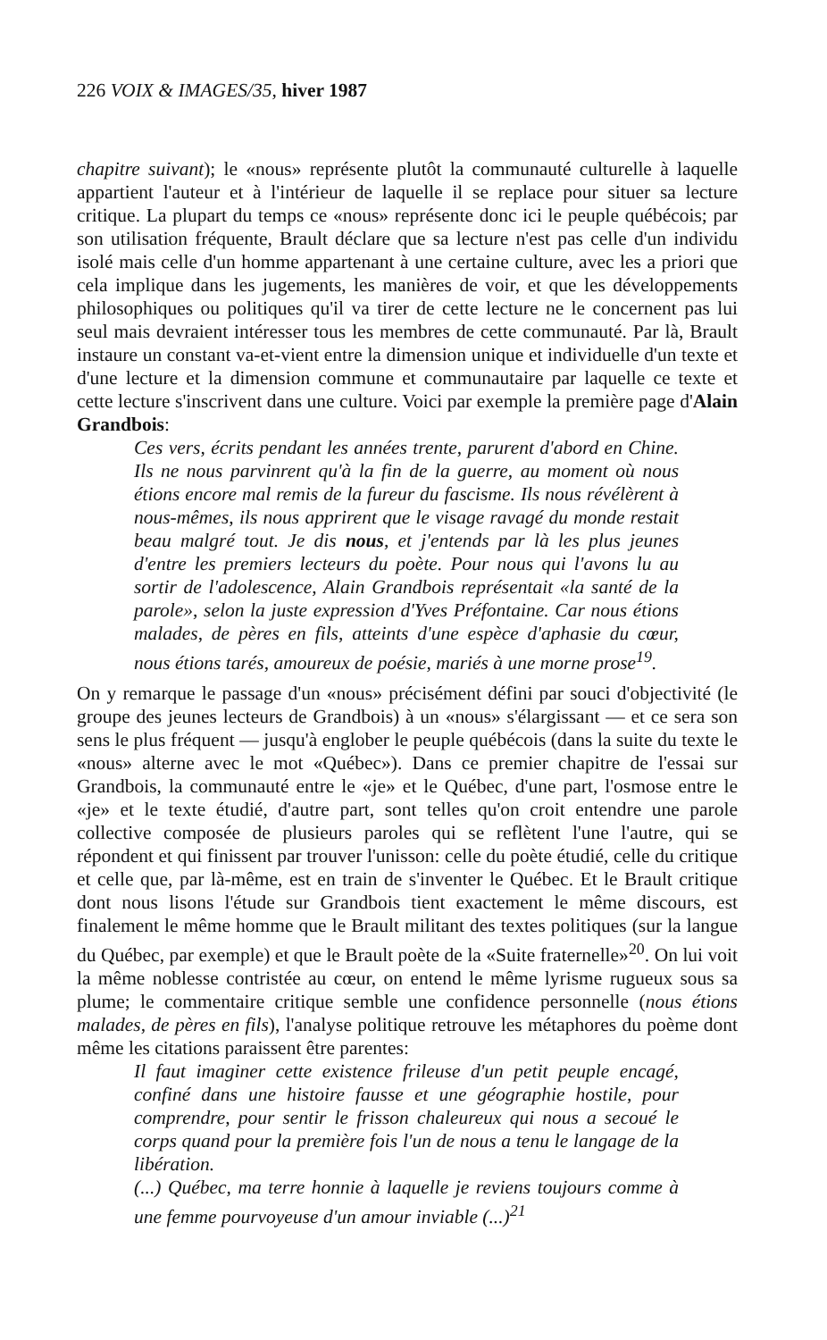226 VOIX & IMAGES/35, hiver 1987
chapitre suivant); le «nous» représente plutôt la communauté culturelle à laquelle appartient l'auteur et à l'intérieur de laquelle il se replace pour situer sa lecture critique. La plupart du temps ce «nous» représente donc ici le peuple québécois; par son utilisation fréquente, Brault déclare que sa lecture n'est pas celle d'un individu isolé mais celle d'un homme appartenant à une certaine culture, avec les a priori que cela implique dans les jugements, les manières de voir, et que les développements philosophiques ou politiques qu'il va tirer de cette lecture ne le concernent pas lui seul mais devraient intéresser tous les membres de cette communauté. Par là, Brault instaure un constant va-et-vient entre la dimension unique et individuelle d'un texte et d'une lecture et la dimension commune et communautaire par laquelle ce texte et cette lecture s'inscrivent dans une culture. Voici par exemple la première page d'Alain Grandbois:
Ces vers, écrits pendant les années trente, parurent d'abord en Chine. Ils ne nous parvinrent qu'à la fin de la guerre, au moment où nous étions encore mal remis de la fureur du fascisme. Ils nous révélèrent à nous-mêmes, ils nous apprirent que le visage ravagé du monde restait beau malgré tout. Je dis nous, et j'entends par là les plus jeunes d'entre les premiers lecteurs du poète. Pour nous qui l'avons lu au sortir de l'adolescence, Alain Grandbois représentait «la santé de la parole», selon la juste expression d'Yves Préfontaine. Car nous étions malades, de pères en fils, atteints d'une espèce d'aphasie du cœur, nous étions tarés, amoureux de poésie, mariés à une morne prose<sup>19</sup>.
On y remarque le passage d'un «nous» précisément défini par souci d'objectivité (le groupe des jeunes lecteurs de Grandbois) à un «nous» s'élargissant — et ce sera son sens le plus fréquent — jusqu'à englober le peuple québécois (dans la suite du texte le «nous» alterne avec le mot «Québec»). Dans ce premier chapitre de l'essai sur Grandbois, la communauté entre le «je» et le Québec, d'une part, l'osmose entre le «je» et le texte étudié, d'autre part, sont telles qu'on croit entendre une parole collective composée de plusieurs paroles qui se reflètent l'une l'autre, qui se répondent et qui finissent par trouver l'unisson: celle du poète étudié, celle du critique et celle que, par là-même, est en train de s'inventer le Québec. Et le Brault critique dont nous lisons l'étude sur Grandbois tient exactement le même discours, est finalement le même homme que le Brault militant des textes politiques (sur la langue du Québec, par exemple) et que le Brault poète de la «Suite fraternelle»<sup>20</sup>. On lui voit la même noblesse contristée au cœur, on entend le même lyrisme rugueux sous sa plume; le commentaire critique semble une confidence personnelle (nous étions malades, de pères en fils), l'analyse politique retrouve les métaphores du poème dont même les citations paraissent être parentes:
Il faut imaginer cette existence frileuse d'un petit peuple encagé, confiné dans une histoire fausse et une géographie hostile, pour comprendre, pour sentir le frisson chaleureux qui nous a secoué le corps quand pour la première fois l'un de nous a tenu le langage de la libération.
(...) Québec, ma terre honnie à laquelle je reviens toujours comme à une femme pourvoyeuse d'un amour inviable (...)<sup>21</sup>